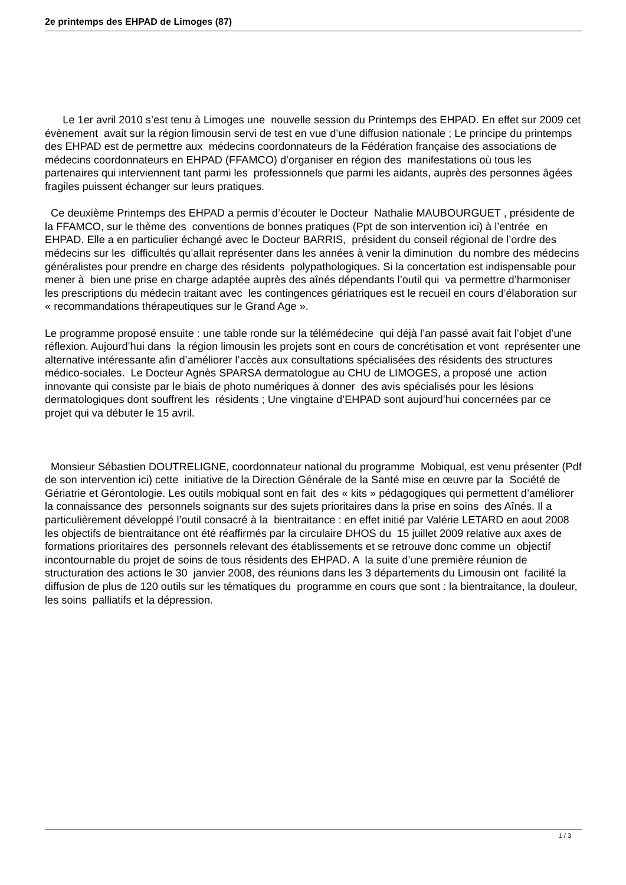2e printemps des EHPAD de Limoges (87)
Le 1er avril 2010 s’est tenu à Limoges une nouvelle session du Printemps des EHPAD. En effet sur 2009 cet évènement avait sur la région limousin servi de test en vue d’une diffusion nationale ; Le principe du printemps des EHPAD est de permettre aux médecins coordonnateurs de la Fédération française des associations de médecins coordonnateurs en EHPAD (FFAMCO) d’organiser en région des manifestations où tous les partenaires qui interviennent tant parmi les professionnels que parmi les aidants, auprès des personnes âgées fragiles puissent échanger sur leurs pratiques.
Ce deuxième Printemps des EHPAD a permis d’écouter le Docteur Nathalie MAUBOURGUET , présidente de la FFAMCO, sur le thème des conventions de bonnes pratiques (Ppt de son intervention ici) à l’entrée en EHPAD. Elle a en particulier échangé avec le Docteur BARRIS, président du conseil régional de l’ordre des médecins sur les difficultés qu’allait représenter dans les années à venir la diminution du nombre des médecins généralistes pour prendre en charge des résidents polypathologiques. Si la concertation est indispensable pour mener à bien une prise en charge adaptée auprès des aînés dépendants l’outil qui va permettre d’harmoniser les prescriptions du médecin traitant avec les contingences gériatriques est le recueil en cours d’élaboration sur « recommandations thérapeutiques sur le Grand Age ».
Le programme proposé ensuite : une table ronde sur la télémédecine qui déjà l’an passé avait fait l’objet d’une réflexion. Aujourd’hui dans la région limousin les projets sont en cours de concrétisation et vont représenter une alternative intéressante afin d’améliorer l’accès aux consultations spécialisées des résidents des structures médico-sociales. Le Docteur Agnès SPARSA dermatologue au CHU de LIMOGES, a proposé une action innovante qui consiste par le biais de photo numériques à donner des avis spécialisés pour les lésions dermatologiques dont souffrent les résidents ; Une vingtaine d’EHPAD sont aujourd’hui concernées par ce projet qui va débuter le 15 avril.
Monsieur Sébastien DOUTRELIGNE, coordonnateur national du programme Mobiqual, est venu présenter (Pdf de son intervention ici) cette initiative de la Direction Générale de la Santé mise en œuvre par la Société de Gériatrie et Gérontologie. Les outils mobiqual sont en fait des « kits » pédagogiques qui permettent d’améliorer la connaissance des personnels soignants sur des sujets prioritaires dans la prise en soins des Aînés. Il a particulièrement développé l’outil consacré à la bientraitance : en effet initié par Valérie LETARD en aout 2008 les objectifs de bientraitance ont été réaffirmés par la circulaire DHOS du 15 juillet 2009 relative aux axes de formations prioritaires des personnels relevant des établissements et se retrouve donc comme un objectif incontournable du projet de soins de tous résidents des EHPAD. A la suite d’une première réunion de structuration des actions le 30 janvier 2008, des réunions dans les 3 départements du Limousin ont facilité la diffusion de plus de 120 outils sur les tématiques du programme en cours que sont : la bientraitance, la douleur, les soins palliatifs et la dépression.
1 / 3